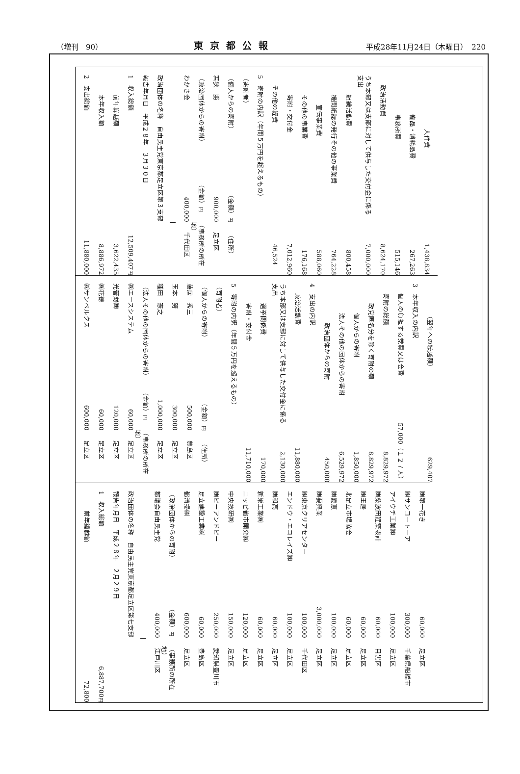（増刊　90） 東京都公報 平成28年11月24日（木曜日）　220
人件費 1,438,834
備品・消耗品費 267,263
事務所費 515,146
政治活動費 8,624,170
うち本部又は支部に対して供与した交付金に係る支出 7,000,000
組織活動費 800,458
機関紙誌の発行その他の事業費 764,228
宣伝事業費 588,060
その他の事業費 176,168
寄附・交付金 7,012,960
その他の経費 46,524
5　寄附の内訳（年間５万円を超えるもの）
（寄附者）
（個人からの寄附） （金額）円 （住所）
若狭　勝 900,000 足立区
（政治団体からの寄附） （金額）円 （事務所の所在地）
わかさ会 400,000 千代田区
政治団体の名称　自由民主党東京都足立区第３支部
報告年月日　平成２８年　３月３０日
1　収入総額 12,509,407円
前年繰越額 3,622,435
本年収入額 8,886,972
2　支出総額 11,880,000
（翌年への繰越額） 629,407
3　本年収入の内訳
個人の負担する党費又は会費 57,000（１２７人）
寄附の総額 8,829,972
政党匿名分を除く寄附の額 8,829,972
個人からの寄附 1,850,000
法人その他の団体からの寄附 6,529,972
政治団体からの寄附 450,000
4　支出の内訳
政治活動費 11,880,000
うち本部又は支部に対して供与した交付金に係る支出 2,130,000
選挙関係費 170,000
寄附・交付金 11,710,000
5　寄附の内訳（年間５万円を超えるもの）
（寄附者）
（個人からの寄附） （金額）円 （住所）
藤居　秀三 500,000 豊島区
玉本　努 300,000 足立区
種田　憲之 1,000,000 足立区
（法人その他の団体からの寄附） （金額）円 （事務所の所在地）
㈱エースシステム 60,000 足立区
光管財㈱ 120,000 足立区
㈱花徳 60,000 足立区
㈱サンベルクス 600,000 足立区
㈱第一花き 60,000 足立区
㈱サンコートーア 300,000 千葉県船橋市
アイウチ工業㈱ 100,000 足立区
㈱桑波田建築設計 60,000 目黒区
㈱王居 60,000 足立区
北足立市場協会 60,000 足立区
㈱愛恵 100,000 足立区
㈱要興業 3,000,000 足立区
㈱東京クリアセンター 100,000 千代田区
エンドウ・エコレイズ㈱ 100,000 足立区
㈱和高 60,000 足立区
新栄工業㈱ 60,000 足立区
ニッピ都市開発㈱ 120,000 足立区
中央技研㈱ 150,000 足立区
㈱ピーアンドピー 250,000 愛知県豊川市
足立建設工業㈱ 60,000 豊島区
都清掃㈱ 600,000 足立区
（政治団体からの寄附） （金額）円 （事務所の所在地）
都議会自由民主党 400,000 江戸川区
政治団体の名称　自由民主党東京都足立区第七支部
報告年月日　平成２８年　２月２９日
1　収入総額 6,887,700円
前年繰越額 72,800